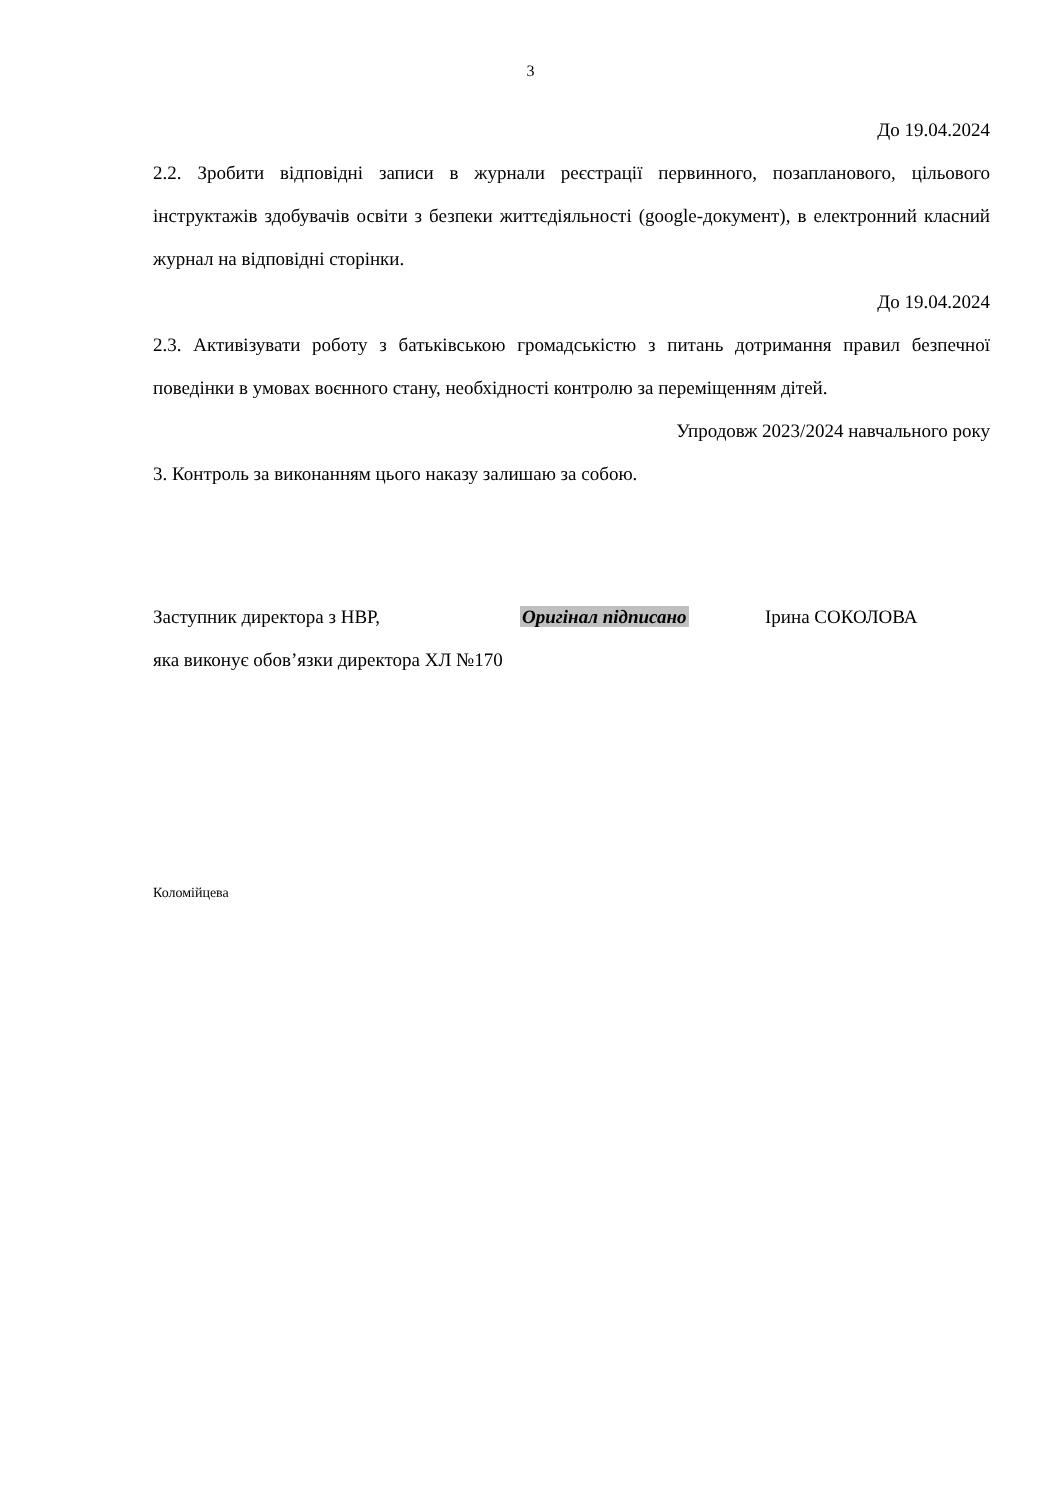3
До 19.04.2024
2.2. Зробити відповідні записи в журнали реєстрації первинного, позапланового, цільового інструктажів здобувачів освіти з безпеки життєдіяльності (google-документ), в електронний класний журнал на відповідні сторінки.
До 19.04.2024
2.3. Активізувати роботу з батьківською громадськістю з питань дотримання правил безпечної поведінки в умовах воєнного стану, необхідності контролю за переміщенням дітей.
Упродовж 2023/2024 навчального року
3. Контроль за виконанням цього наказу залишаю за собою.
Заступник директора з НВР, Оригінал підписано Ірина СОКОЛОВА
яка виконує обов’язки директора ХЛ №170
Коломійцева